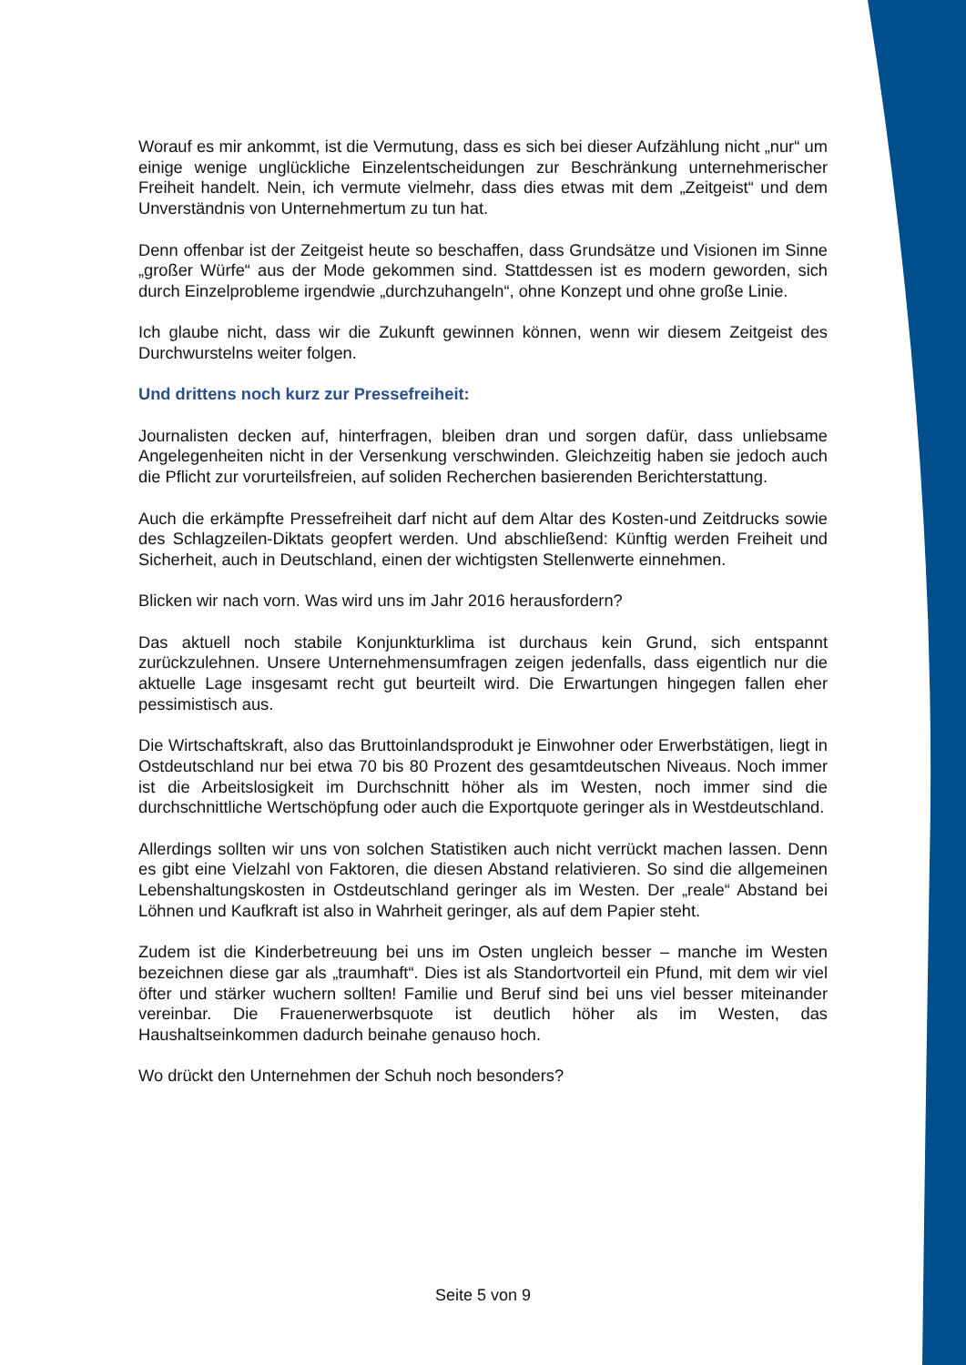Worauf es mir ankommt, ist die Vermutung, dass es sich bei dieser Aufzählung nicht „nur“ um einige wenige unglückliche Einzelentscheidungen zur Beschränkung unternehmerischer Freiheit handelt. Nein, ich vermute vielmehr, dass dies etwas mit dem „Zeitgeist“ und dem Unverständnis von Unternehmertum zu tun hat.
Denn offenbar ist der Zeitgeist heute so beschaffen, dass Grundsätze und Visionen im Sinne „großer Würfe“ aus der Mode gekommen sind. Stattdessen ist es modern geworden, sich durch Einzelprobleme irgendwie „durchzuhangeln“, ohne Konzept und ohne große Linie.
Ich glaube nicht, dass wir die Zukunft gewinnen können, wenn wir diesem Zeitgeist des Durchwurstelns weiter folgen.
Und drittens noch kurz zur Pressefreiheit:
Journalisten decken auf, hinterfragen, bleiben dran und sorgen dafür, dass unliebsame Angelegenheiten nicht in der Versenkung verschwinden. Gleichzeitig haben sie jedoch auch die Pflicht zur vorurteilsfreien, auf soliden Recherchen basierenden Berichterstattung.
Auch die erkämpfte Pressefreiheit darf nicht auf dem Altar des Kosten-und Zeitdrucks sowie des Schlagzeilen-Diktats geopfert werden. Und abschließend: Künftig werden Freiheit und Sicherheit, auch in Deutschland, einen der wichtigsten Stellenwerte einnehmen.
Blicken wir nach vorn. Was wird uns im Jahr 2016 herausfordern?
Das aktuell noch stabile Konjunkturklima ist durchaus kein Grund, sich entspannt zurückzulehnen. Unsere Unternehmensumfragen zeigen jedenfalls, dass eigentlich nur die aktuelle Lage insgesamt recht gut beurteilt wird. Die Erwartungen hingegen fallen eher pessimistisch aus.
Die Wirtschaftskraft, also das Bruttoinlandsprodukt je Einwohner oder Erwerbstätigen, liegt in Ostdeutschland nur bei etwa 70 bis 80 Prozent des gesamtdeutschen Niveaus. Noch immer ist die Arbeitslosigkeit im Durchschnitt höher als im Westen, noch immer sind die durchschnittliche Wertschöpfung oder auch die Exportquote geringer als in Westdeutschland.
Allerdings sollten wir uns von solchen Statistiken auch nicht verrückt machen lassen. Denn es gibt eine Vielzahl von Faktoren, die diesen Abstand relativieren. So sind die allgemeinen Lebenshaltungskosten in Ostdeutschland geringer als im Westen. Der „reale“ Abstand bei Löhnen und Kaufkraft ist also in Wahrheit geringer, als auf dem Papier steht.
Zudem ist die Kinderbetreuung bei uns im Osten ungleich besser – manche im Westen bezeichnen diese gar als „traumhaft“. Dies ist als Standortvorteil ein Pfund, mit dem wir viel öfter und stärker wuchern sollten! Familie und Beruf sind bei uns viel besser miteinander vereinbar. Die Frauenerwerbsquote ist deutlich höher als im Westen, das Haushaltseinkommen dadurch beinahe genauso hoch.
Wo drückt den Unternehmen der Schuh noch besonders?
Seite 5 von 9